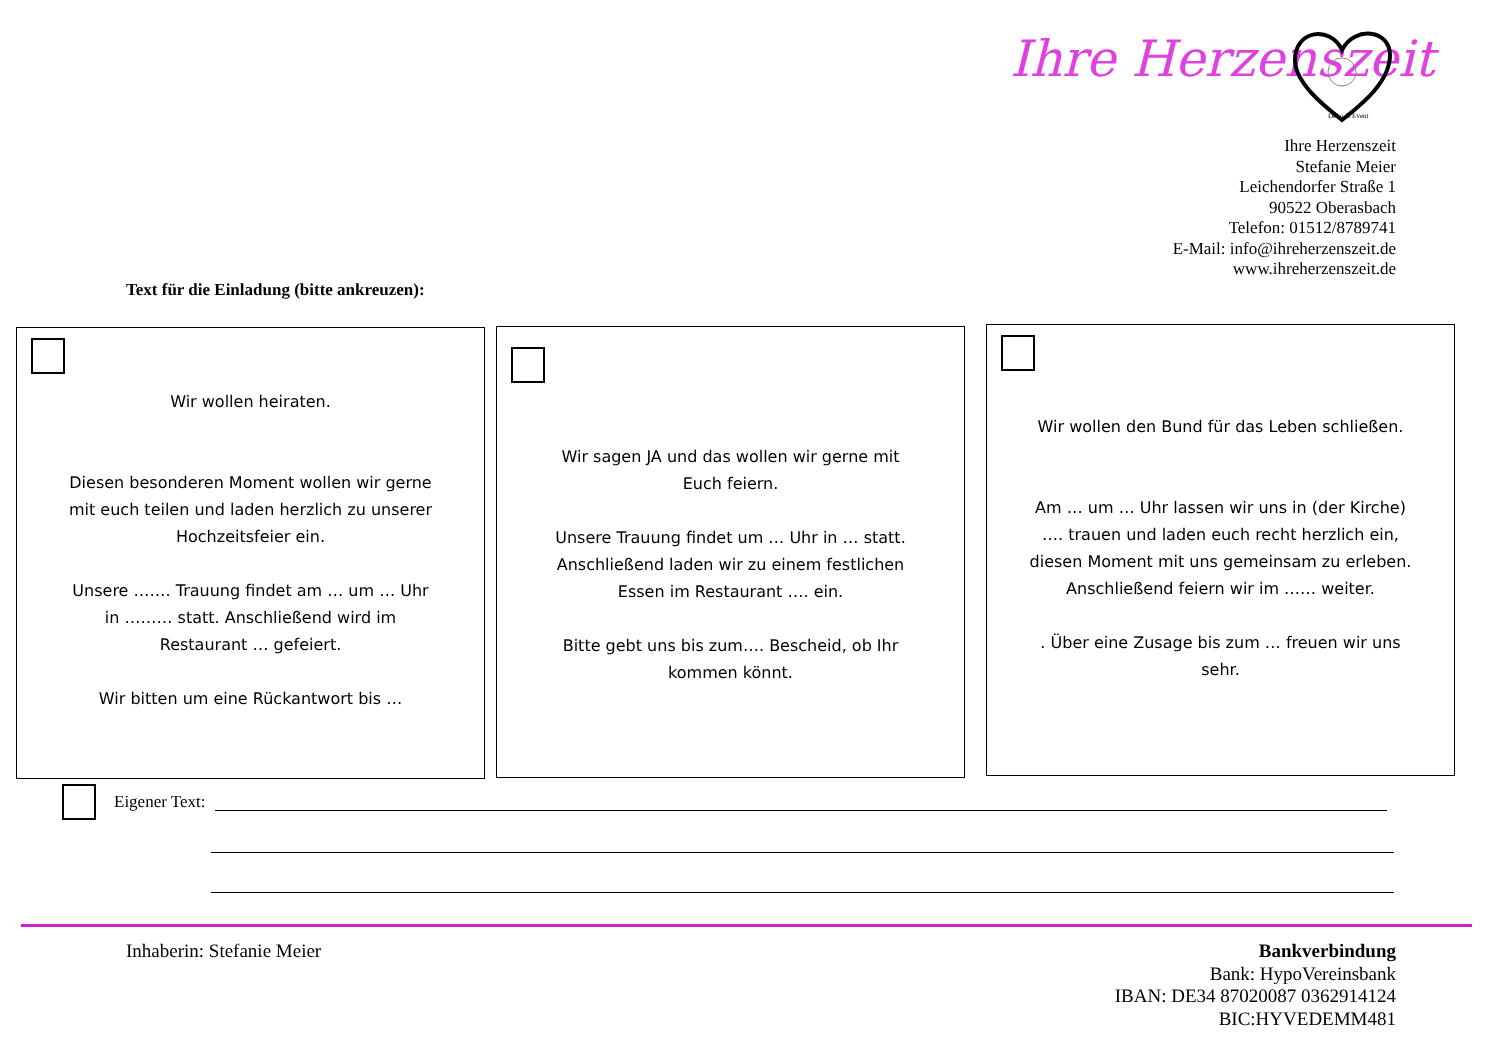Ihre Herzenszeit
Deko & Event
Ihre Herzenszeit
Stefanie Meier
Leichendorfer Straße 1
90522 Oberasbach
Telefon: 01512/8789741
E-Mail: info@ihreherzenszeit.de
www.ihreherzenszeit.de
Text für die Einladung (bitte ankreuzen):
Wir wollen heiraten.
Diesen besonderen Moment wollen wir gerne mit euch teilen und laden herzlich zu unserer Hochzeitsfeier ein.
Unsere ……. Trauung findet am … um … Uhr in ……… statt. Anschließend wird im Restaurant … gefeiert.
Wir bitten um eine Rückantwort bis …
Wir sagen JA und das wollen wir gerne mit Euch feiern.
Unsere Trauung findet um … Uhr in … statt. Anschließend laden wir zu einem festlichen Essen im Restaurant …. ein.
Bitte gebt uns bis zum…. Bescheid, ob Ihr kommen könnt.
Wir wollen den Bund für das Leben schließen.
Am … um … Uhr lassen wir uns in (der Kirche) …. trauen und laden euch recht herzlich ein, diesen Moment mit uns gemeinsam zu erleben. Anschließend feiern wir im …… weiter.
. Über eine Zusage bis zum … freuen wir uns sehr.
Eigener Text:
Inhaberin: Stefanie Meier
Bankverbindung
Bank: HypoVereinsbank
IBAN: DE34 87020087 0362914124
BIC:HYVEDEMM481